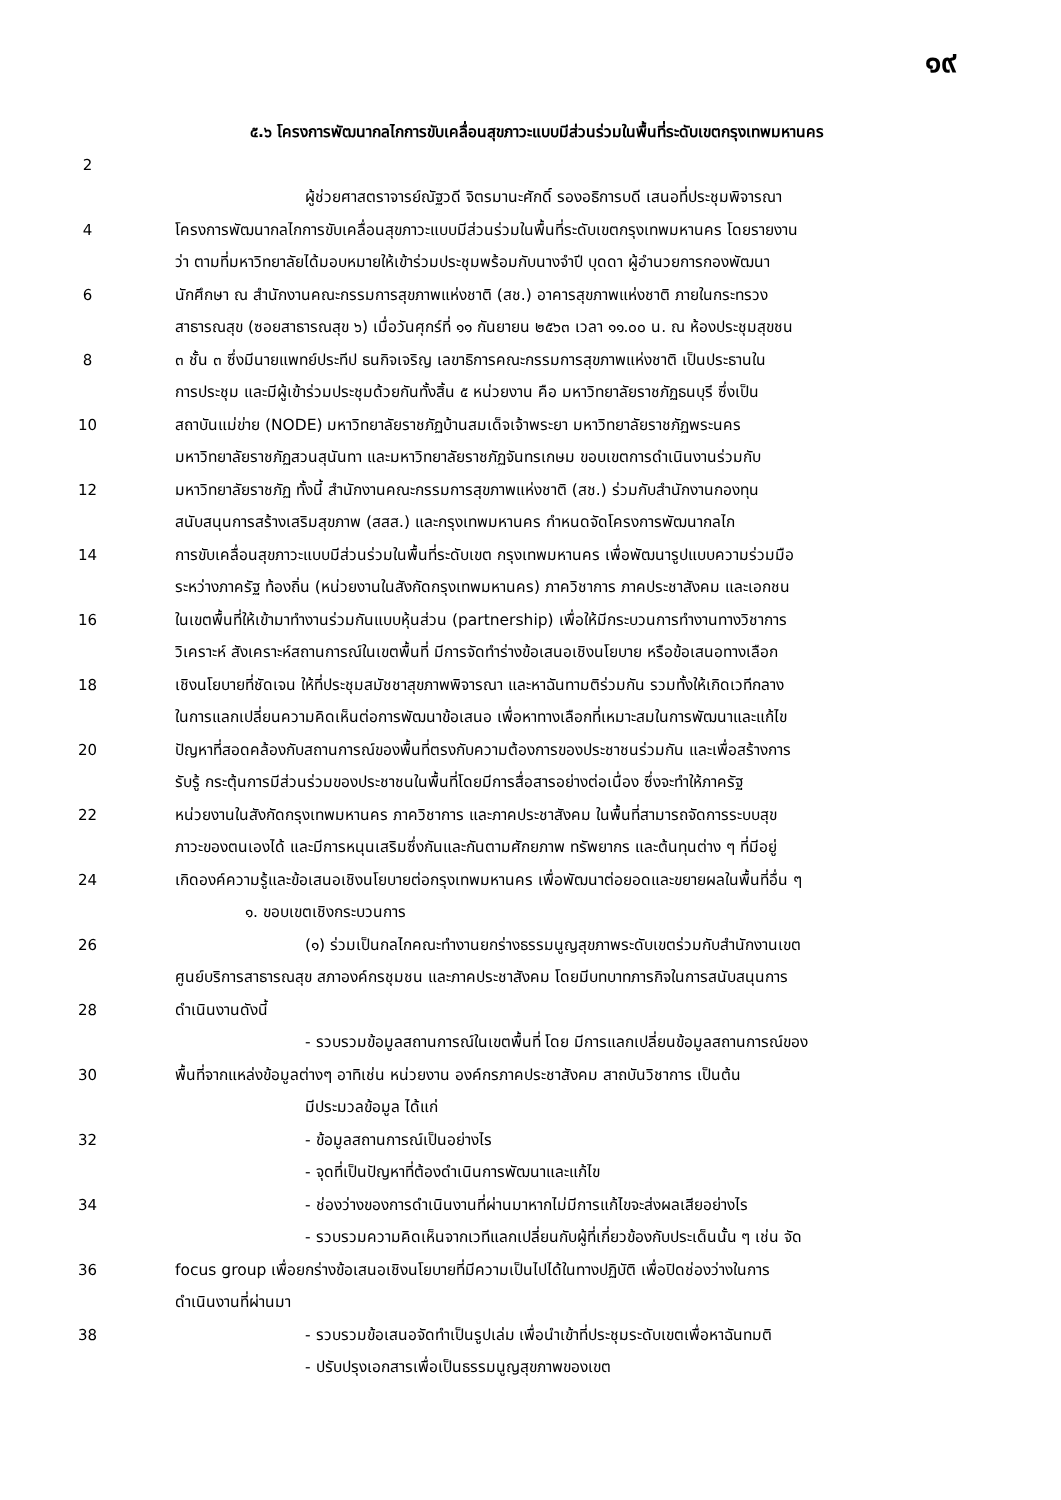๑๙
๕.๖ โครงการพัฒนากลไกการขับเคลื่อนสุขภาวะแบบมีส่วนร่วมในพื้นที่ระดับเขตกรุงเทพมหานคร
2
ผู้ช่วยศาสตราจารย์ณัฐวดี จิตรมานะศักดิ์ รองอธิการบดี เสนอที่ประชุมพิจารณา
4 โครงการพัฒนากลไกการขับเคลื่อนสุขภาวะแบบมีส่วนร่วมในพื้นที่ระดับเขตกรุงเทพมหานคร โดยรายงาน
ว่า ตามที่มหาวิทยาลัยได้มอบหมายให้เข้าร่วมประชุมพร้อมกับนางจำปี บุดดา ผู้อำนวยการกองพัฒนา
6 นักศึกษา ณ สำนักงานคณะกรรมการสุขภาพแห่งชาติ (สช.) อาคารสุขภาพแห่งชาติ ภายในกระทรวง
สาธารณสุข (ซอยสาธารณสุข ๖) เมื่อวันศุกร์ที่ ๑๑ กันยายน ๒๕๖๓ เวลา ๑๑.๐๐ น. ณ ห้องประชุมสุขชน
8 ๓ ชั้น ๓ ซึ่งมีนายแพทย์ประทีป ธนกิจเจริญ เลขาธิการคณะกรรมการสุขภาพแห่งชาติ เป็นประธานใน
การประชุม และมีผู้เข้าร่วมประชุมด้วยกันทั้งสิ้น ๕ หน่วยงาน คือ มหาวิทยาลัยราชภัฏธนบุรี ซึ่งเป็น
10 สถาบันแม่ข่าย (NODE) มหาวิทยาลัยราชภัฏบ้านสมเด็จเจ้าพระยา มหาวิทยาลัยราชภัฏพระนคร
มหาวิทยาลัยราชภัฏสวนสุนันทา และมหาวิทยาลัยราชภัฏจันทรเกษม ขอบเขตการดำเนินงานร่วมกับ
12 มหาวิทยาลัยราชภัฏ ทั้งนี้ สำนักงานคณะกรรมการสุขภาพแห่งชาติ (สช.) ร่วมกับสำนักงานกองทุน
สนับสนุนการสร้างเสริมสุขภาพ (สสส.) และกรุงเทพมหานคร กำหนดจัดโครงการพัฒนากลไก
14 การขับเคลื่อนสุขภาวะแบบมีส่วนร่วมในพื้นที่ระดับเขต กรุงเทพมหานคร เพื่อพัฒนารูปแบบความร่วมมือ
ระหว่างภาครัฐ ท้องถิ่น (หน่วยงานในสังกัดกรุงเทพมหานคร) ภาควิชาการ ภาคประชาสังคม และเอกชน
16 ในเขตพื้นที่ให้เข้ามาทำงานร่วมกันแบบหุ้นส่วน (partnership) เพื่อให้มีกระบวนการทำงานทางวิชาการ
วิเคราะห์ สังเคราะห์สถานการณ์ในเขตพื้นที่ มีการจัดทำร่างข้อเสนอเชิงนโยบาย หรือข้อเสนอทางเลือก
18 เชิงนโยบายที่ชัดเจน ให้ที่ประชุมสมัชชาสุขภาพพิจารณา และหาฉันทามติร่วมกัน รวมทั้งให้เกิดเวทีกลาง
ในการแลกเปลี่ยนความคิดเห็นต่อการพัฒนาข้อเสนอ เพื่อหาทางเลือกที่เหมาะสมในการพัฒนาและแก้ไข
20 ปัญหาที่สอดคล้องกับสถานการณ์ของพื้นที่ตรงกับความต้องการของประชาชนร่วมกัน และเพื่อสร้างการ
รับรู้ กระตุ้นการมีส่วนร่วมของประชาชนในพื้นที่โดยมีการสื่อสารอย่างต่อเนื่อง ซึ่งจะทำให้ภาครัฐ
22 หน่วยงานในสังกัดกรุงเทพมหานคร ภาควิชาการ และภาคประชาสังคม ในพื้นที่สามารถจัดการระบบสุข
ภาวะของตนเองได้ และมีการหนุนเสริมซึ่งกันและกันตามศักยภาพ ทรัพยากร และต้นทุนต่าง ๆ ที่มีอยู่
24 เกิดองค์ความรู้และข้อเสนอเชิงนโยบายต่อกรุงเทพมหานคร เพื่อพัฒนาต่อยอดและขยายผลในพื้นที่อื่น ๆ
๑. ขอบเขตเชิงกระบวนการ
26 (๑) ร่วมเป็นกลไกคณะทำงานยกร่างธรรมนูญสุขภาพระดับเขตร่วมกับสำนักงานเขต
ศูนย์บริการสาธารณสุข สภาองค์กรชุมชน และภาคประชาสังคม โดยมีบทบาทภารกิจในการสนับสนุนการ
28 ดำเนินงานดังนี้
- รวบรวมข้อมูลสถานการณ์ในเขตพื้นที่ โดย มีการแลกเปลี่ยนข้อมูลสถานการณ์ของ
30 พื้นที่จากแหล่งข้อมูลต่างๆ อาทิเช่น หน่วยงาน องค์กรภาคประชาสังคม สาถบันวิชาการ เป็นต้น
มีประมวลข้อมูล ได้แก่
32 - ข้อมูลสถานการณ์เป็นอย่างไร
- จุดที่เป็นปัญหาที่ต้องดำเนินการพัฒนาและแก้ไข
34 - ช่องว่างของการดำเนินงานที่ผ่านมาหากไม่มีการแก้ไขจะส่งผลเสียอย่างไร
- รวบรวมความคิดเห็นจากเวทีแลกเปลี่ยนกับผู้ที่เกี่ยวข้องกับประเด็นนั้น ๆ เช่น จัด
36 focus group เพื่อยกร่างข้อเสนอเชิงนโยบายที่มีความเป็นไปได้ในทางปฏิบัติ เพื่อปิดช่องว่างในการ
ดำเนินงานที่ผ่านมา
38 - รวบรวมข้อเสนอจัดทำเป็นรูปเล่ม เพื่อนำเข้าที่ประชุมระดับเขตเพื่อหาฉันทมติ
- ปรับปรุงเอกสารเพื่อเป็นธรรมนูญสุขภาพของเขต